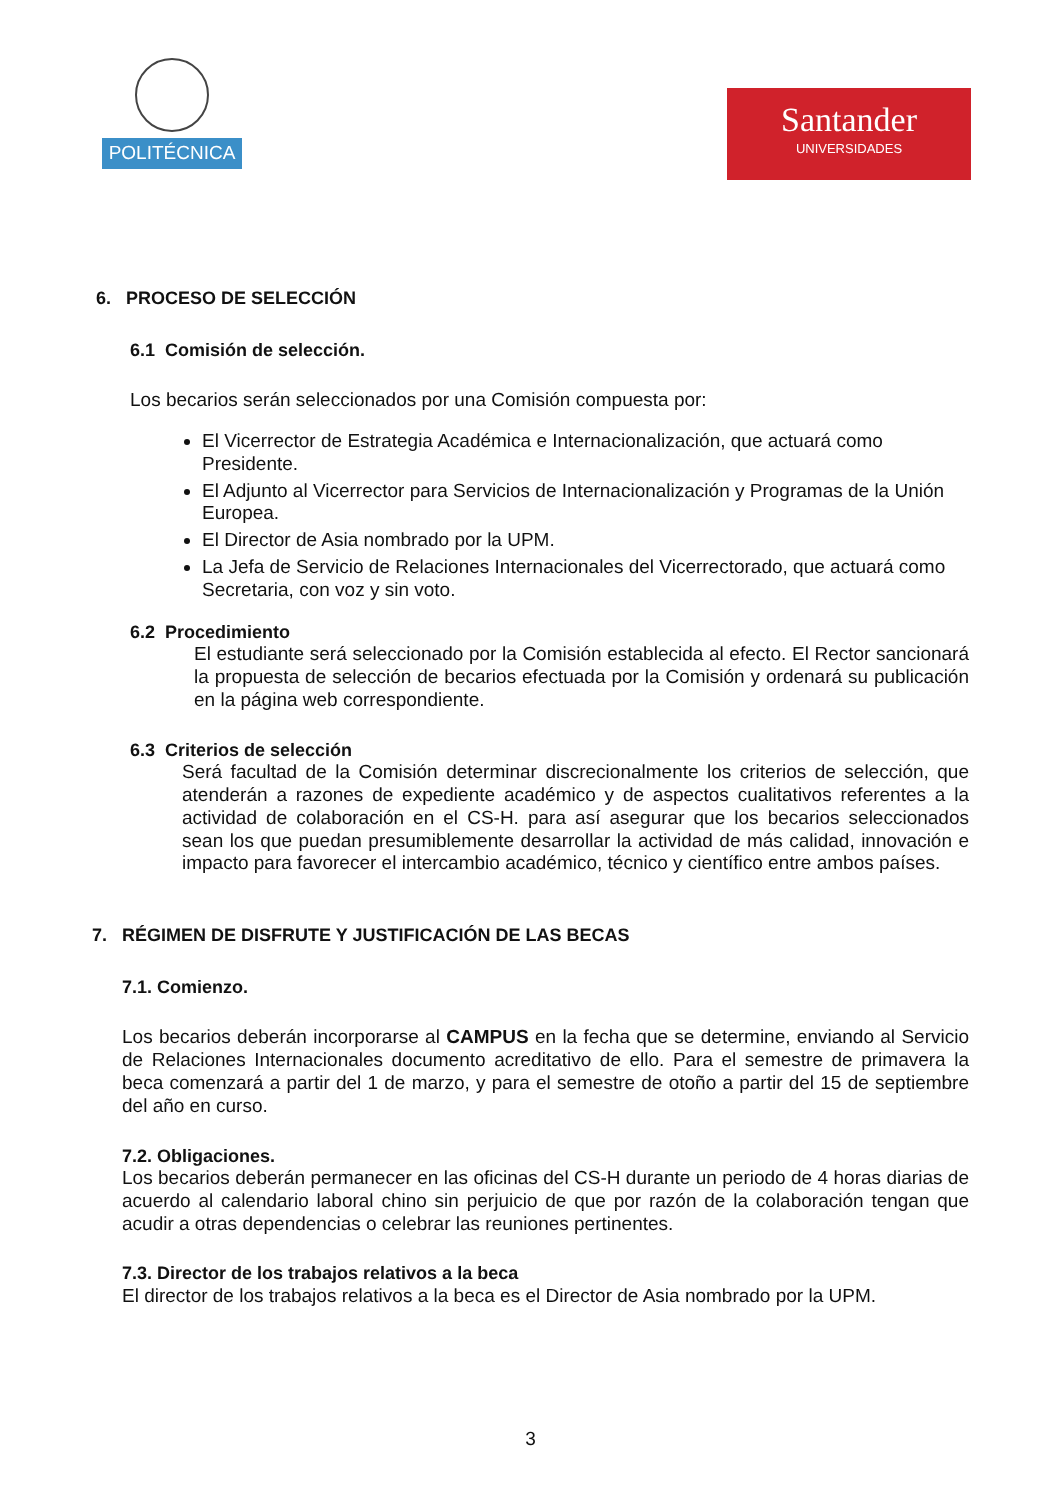POLITÉCNICA
Santander
UNIVERSIDADES
6. PROCESO DE SELECCIÓN
6.1 Comisión de selección.
Los becarios serán seleccionados por una Comisión compuesta por:
El Vicerrector de Estrategia Académica e Internacionalización, que actuará como Presidente.
El Adjunto al Vicerrector para Servicios de Internacionalización y Programas de la Unión Europea.
El Director de Asia nombrado por la UPM.
La Jefa de Servicio de Relaciones Internacionales del Vicerrectorado, que actuará como Secretaria, con voz y sin voto.
6.2 Procedimiento
El estudiante será seleccionado por la Comisión establecida al efecto. El Rector sancionará la propuesta de selección de becarios efectuada por la Comisión y ordenará su publicación en la página web correspondiente.
6.3 Criterios de selección
Será facultad de la Comisión determinar discrecionalmente los criterios de selección, que atenderán a razones de expediente académico y de aspectos cualitativos referentes a la actividad de colaboración en el CS-H. para así asegurar que los becarios seleccionados sean los que puedan presumiblemente desarrollar la actividad de más calidad, innovación e impacto para favorecer el intercambio académico, técnico y científico entre ambos países.
7. RÉGIMEN DE DISFRUTE Y JUSTIFICACIÓN DE LAS BECAS
7.1. Comienzo.
Los becarios deberán incorporarse al CAMPUS en la fecha que se determine, enviando al Servicio de Relaciones Internacionales documento acreditativo de ello. Para el semestre de primavera la beca comenzará a partir del 1 de marzo, y para el semestre de otoño a partir del 15 de septiembre del año en curso.
7.2. Obligaciones.
Los becarios deberán permanecer en las oficinas del CS-H durante un periodo de 4 horas diarias de acuerdo al calendario laboral chino sin perjuicio de que por razón de la colaboración tengan que acudir a otras dependencias o celebrar las reuniones pertinentes.
7.3. Director de los trabajos relativos a la beca
El director de los trabajos relativos a la beca es el Director de Asia nombrado por la UPM.
3